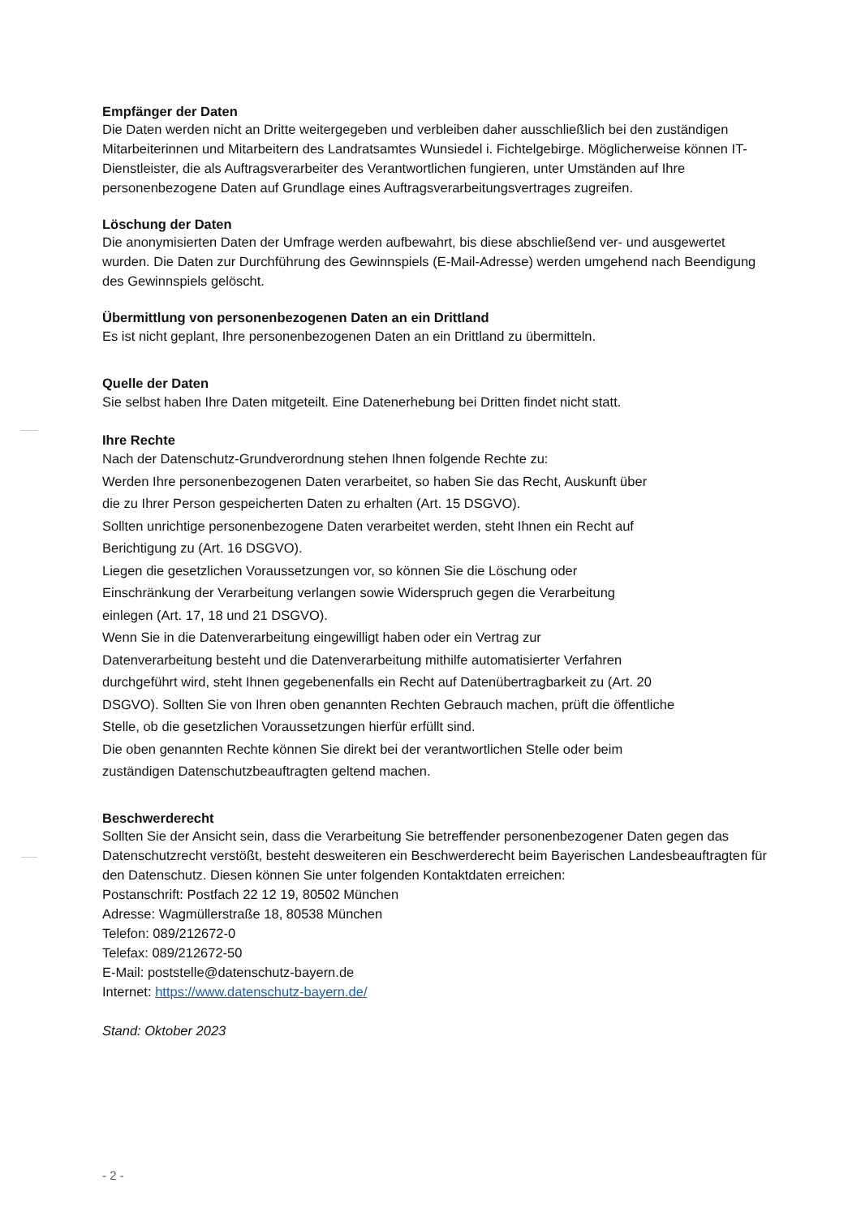Empfänger der Daten
Die Daten werden nicht an Dritte weitergegeben und verbleiben daher ausschließlich bei den zuständigen Mitarbeiterinnen und Mitarbeitern des Landratsamtes Wunsiedel i. Fichtelgebirge. Möglicherweise können IT-Dienstleister, die als Auftragsverarbeiter des Verantwortlichen fungieren, unter Umständen auf Ihre personenbezogene Daten auf Grundlage eines Auftragsverarbeitungsvertrages zugreifen.
Löschung der Daten
Die anonymisierten Daten der Umfrage werden aufbewahrt, bis diese abschließend ver- und ausgewertet wurden. Die Daten zur Durchführung des Gewinnspiels (E-Mail-Adresse) werden umgehend nach Beendigung des Gewinnspiels gelöscht.
Übermittlung von personenbezogenen Daten an ein Drittland
Es ist nicht geplant, Ihre personenbezogenen Daten an ein Drittland zu übermitteln.
Quelle der Daten
Sie selbst haben Ihre Daten mitgeteilt. Eine Datenerhebung bei Dritten findet nicht statt.
Ihre Rechte
Nach der Datenschutz-Grundverordnung stehen Ihnen folgende Rechte zu:
Werden Ihre personenbezogenen Daten verarbeitet, so haben Sie das Recht, Auskunft über
die zu Ihrer Person gespeicherten Daten zu erhalten (Art. 15 DSGVO).
Sollten unrichtige personenbezogene Daten verarbeitet werden, steht Ihnen ein Recht auf
Berichtigung zu (Art. 16 DSGVO).
Liegen die gesetzlichen Voraussetzungen vor, so können Sie die Löschung oder
Einschränkung der Verarbeitung verlangen sowie Widerspruch gegen die Verarbeitung
einlegen (Art. 17, 18 und 21 DSGVO).
Wenn Sie in die Datenverarbeitung eingewilligt haben oder ein Vertrag zur
Datenverarbeitung besteht und die Datenverarbeitung mithilfe automatisierter Verfahren
durchgeführt wird, steht Ihnen gegebenenfalls ein Recht auf Datenübertragbarkeit zu (Art. 20
DSGVO). Sollten Sie von Ihren oben genannten Rechten Gebrauch machen, prüft die öffentliche
Stelle, ob die gesetzlichen Voraussetzungen hierfür erfüllt sind.
Die oben genannten Rechte können Sie direkt bei der verantwortlichen Stelle oder beim
zuständigen Datenschutzbeauftragten geltend machen.
Beschwerderecht
Sollten Sie der Ansicht sein, dass die Verarbeitung Sie betreffender personenbezogener Daten gegen das Datenschutzrecht verstößt, besteht desweiteren ein Beschwerderecht beim Bayerischen Landesbeauftragten für den Datenschutz. Diesen können Sie unter folgenden Kontaktdaten erreichen:
Postanschrift: Postfach 22 12 19, 80502 München
Adresse: Wagmüllerstraße 18, 80538 München
Telefon: 089/212672-0
Telefax: 089/212672-50
E-Mail: poststelle@datenschutz-bayern.de
Internet: https://www.datenschutz-bayern.de/
Stand: Oktober 2023
- 2 -